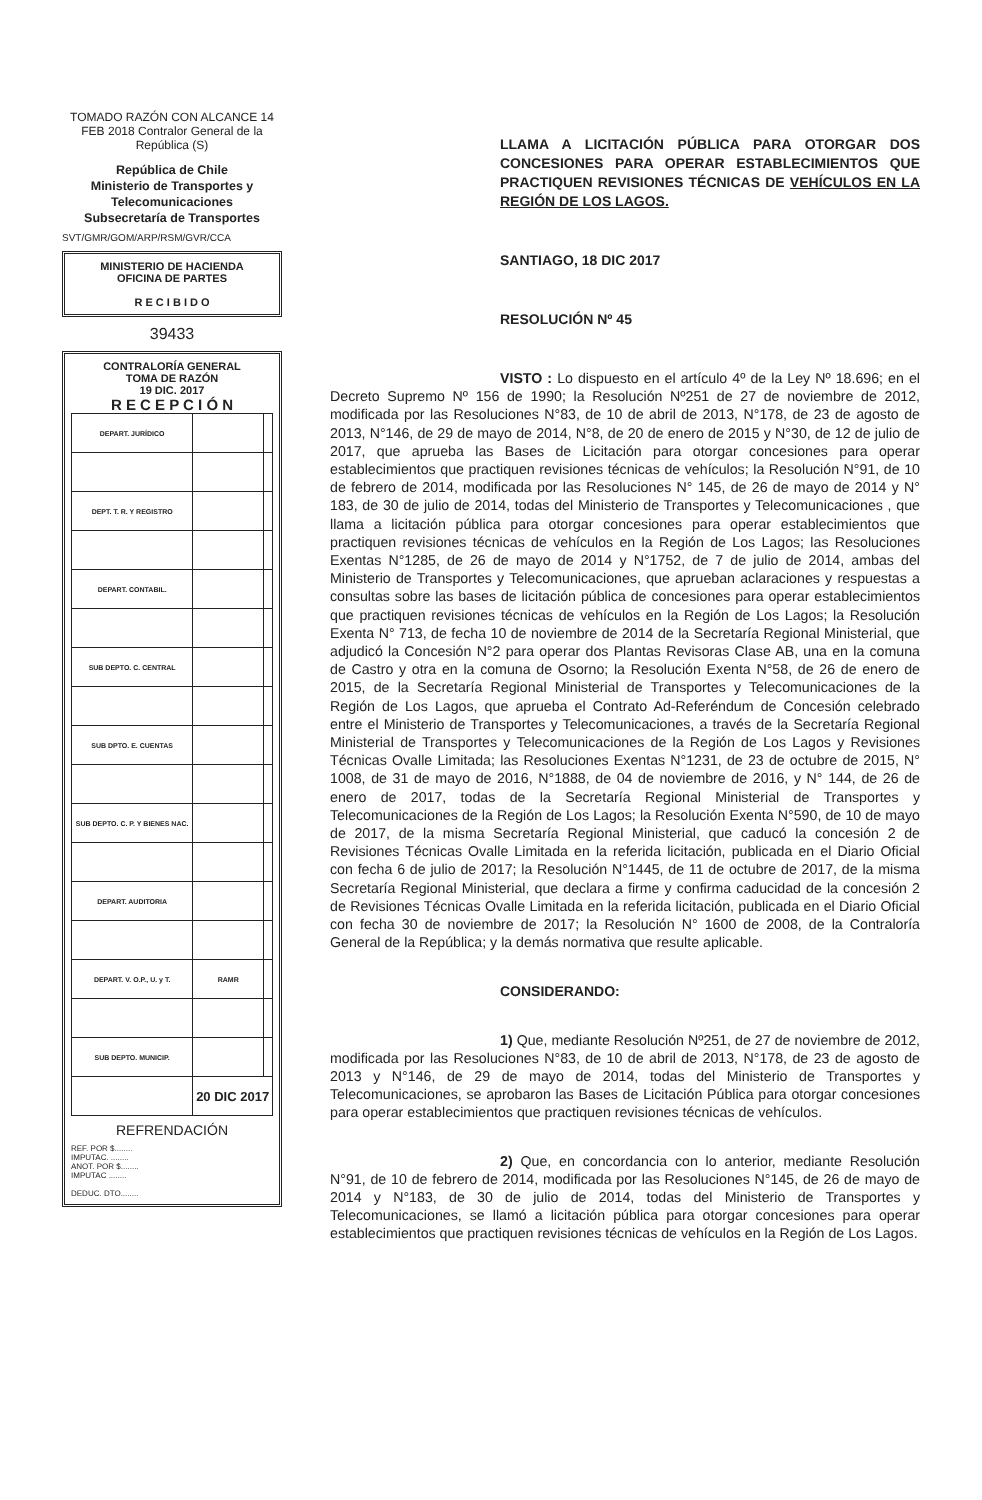TOMADO RAZÓN CON ALCANCE 14 FEB 2018 Contralor General de la República (S)
República de Chile
Ministerio de Transportes y Telecomunicaciones
Subsecretaría de Transportes
SVT/GMR/GOM/ARP/RSM/GVR/CCA
MINISTERIO DE HACIENDA
OFICINA DE PARTES
R E C I B I D O
39433
CONTRALORÍA GENERAL
TOMA DE RAZÓN
19 DIC. 2017
R E C E P C I Ó N
| DEPART. JURÍDICO | | |
| DEPT. T. R. Y REGISTRO | | |
| DEPART. CONTABIL. | | |
| SUB DEPTO. C. CENTRAL | | |
| SUB DPTO. E. CUENTAS | | |
| SUB DEPTO. C. P. Y BIENES NAC. | | |
| DEPART. AUDITORIA | | |
| DEPART. V. O.P., U. y T. | RAMR | |
| SUB DEPTO. MUNICIP. | | |
| | 20 DIC 2017 | |
REFRENDACIÓN
REF. POR $........
IMPUTAC. ........
ANOT. POR $........
IMPUTAC ........
DEDUC. DTO........
LLAMA A LICITACIÓN PÚBLICA PARA OTORGAR DOS CONCESIONES PARA OPERAR ESTABLECIMIENTOS QUE PRACTIQUEN REVISIONES TÉCNICAS DE VEHÍCULOS EN LA REGIÓN DE LOS LAGOS.
SANTIAGO, 18 DIC 2017
RESOLUCIÓN Nº 45
VISTO : Lo dispuesto en el artículo 4º de la Ley Nº 18.696; en el Decreto Supremo Nº 156 de 1990; la Resolución Nº251 de 27 de noviembre de 2012, modificada por las Resoluciones N°83, de 10 de abril de 2013, N°178, de 23 de agosto de 2013, N°146, de 29 de mayo de 2014, N°8, de 20 de enero de 2015 y N°30, de 12 de julio de 2017, que aprueba las Bases de Licitación para otorgar concesiones para operar establecimientos que practiquen revisiones técnicas de vehículos; la Resolución N°91, de 10 de febrero de 2014, modificada por las Resoluciones N° 145, de 26 de mayo de 2014 y N° 183, de 30 de julio de 2014, todas del Ministerio de Transportes y Telecomunicaciones , que llama a licitación pública para otorgar concesiones para operar establecimientos que practiquen revisiones técnicas de vehículos en la Región de Los Lagos; las Resoluciones Exentas N°1285, de 26 de mayo de 2014 y N°1752, de 7 de julio de 2014, ambas del Ministerio de Transportes y Telecomunicaciones, que aprueban aclaraciones y respuestas a consultas sobre las bases de licitación pública de concesiones para operar establecimientos que practiquen revisiones técnicas de vehículos en la Región de Los Lagos; la Resolución Exenta N° 713, de fecha 10 de noviembre de 2014 de la Secretaría Regional Ministerial, que adjudicó la Concesión N°2 para operar dos Plantas Revisoras Clase AB, una en la comuna de Castro y otra en la comuna de Osorno; la Resolución Exenta N°58, de 26 de enero de 2015, de la Secretaría Regional Ministerial de Transportes y Telecomunicaciones de la Región de Los Lagos, que aprueba el Contrato Ad-Referéndum de Concesión celebrado entre el Ministerio de Transportes y Telecomunicaciones, a través de la Secretaría Regional Ministerial de Transportes y Telecomunicaciones de la Región de Los Lagos y Revisiones Técnicas Ovalle Limitada; las Resoluciones Exentas N°1231, de 23 de octubre de 2015, N° 1008, de 31 de mayo de 2016, N°1888, de 04 de noviembre de 2016, y N° 144, de 26 de enero de 2017, todas de la Secretaría Regional Ministerial de Transportes y Telecomunicaciones de la Región de Los Lagos; la Resolución Exenta N°590, de 10 de mayo de 2017, de la misma Secretaría Regional Ministerial, que caducó la concesión 2 de Revisiones Técnicas Ovalle Limitada en la referida licitación, publicada en el Diario Oficial con fecha 6 de julio de 2017; la Resolución N°1445, de 11 de octubre de 2017, de la misma Secretaría Regional Ministerial, que declara a firme y confirma caducidad de la concesión 2 de Revisiones Técnicas Ovalle Limitada en la referida licitación, publicada en el Diario Oficial con fecha 30 de noviembre de 2017; la Resolución N° 1600 de 2008, de la Contraloría General de la República; y la demás normativa que resulte aplicable.
CONSIDERANDO:
1) Que, mediante Resolución Nº251, de 27 de noviembre de 2012, modificada por las Resoluciones N°83, de 10 de abril de 2013, N°178, de 23 de agosto de 2013 y N°146, de 29 de mayo de 2014, todas del Ministerio de Transportes y Telecomunicaciones, se aprobaron las Bases de Licitación Pública para otorgar concesiones para operar establecimientos que practiquen revisiones técnicas de vehículos.
2) Que, en concordancia con lo anterior, mediante Resolución N°91, de 10 de febrero de 2014, modificada por las Resoluciones N°145, de 26 de mayo de 2014 y N°183, de 30 de julio de 2014, todas del Ministerio de Transportes y Telecomunicaciones, se llamó a licitación pública para otorgar concesiones para operar establecimientos que practiquen revisiones técnicas de vehículos en la Región de Los Lagos.